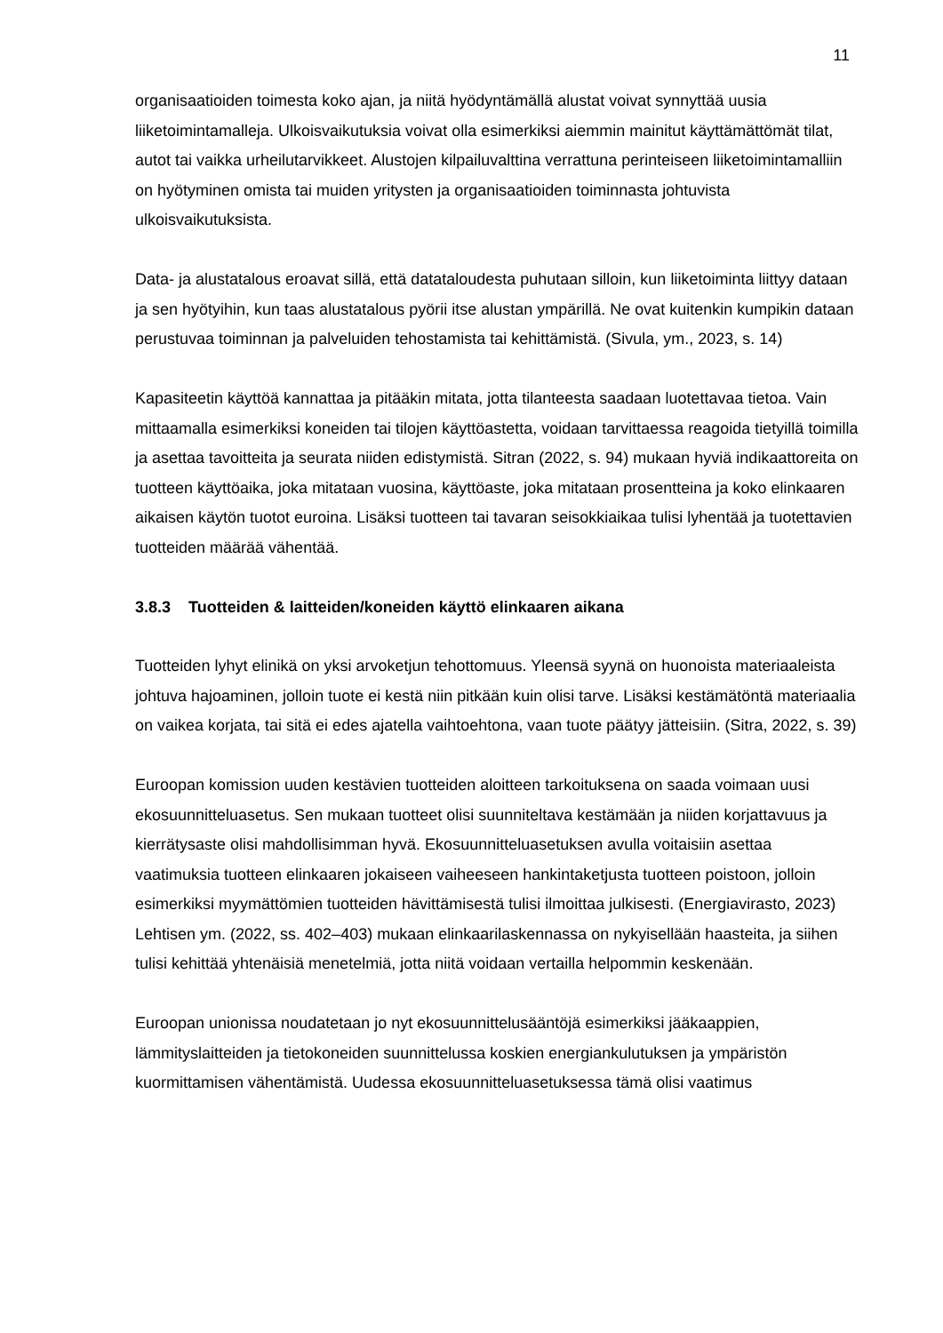11
organisaatioiden toimesta koko ajan, ja niitä hyödyntämällä alustat voivat synnyttää uusia liiketoimintamalleja. Ulkoisvaikutuksia voivat olla esimerkiksi aiemmin mainitut käyttämättömät tilat, autot tai vaikka urheilutarvikkeet. Alustojen kilpailuvalttina verrattuna perinteiseen liiketoimintamalliin on hyötyminen omista tai muiden yritysten ja organisaatioiden toiminnasta johtuvista ulkoisvaikutuksista.
Data- ja alustatalous eroavat sillä, että datataloudesta puhutaan silloin, kun liiketoiminta liittyy dataan ja sen hyötyihin, kun taas alustatalous pyörii itse alustan ympärillä. Ne ovat kuitenkin kumpikin dataan perustuvaa toiminnan ja palveluiden tehostamista tai kehittämistä. (Sivula, ym., 2023, s. 14)
Kapasiteetin käyttöä kannattaa ja pitääkin mitata, jotta tilanteesta saadaan luotettavaa tietoa. Vain mittaamalla esimerkiksi koneiden tai tilojen käyttöastetta, voidaan tarvittaessa reagoida tietyillä toimilla ja asettaa tavoitteita ja seurata niiden edistymistä. Sitran (2022, s. 94) mukaan hyviä indikaattoreita on tuotteen käyttöaika, joka mitataan vuosina, käyttöaste, joka mitataan prosentteina ja koko elinkaaren aikaisen käytön tuotot euroina. Lisäksi tuotteen tai tavaran seisokkiaikaa tulisi lyhentää ja tuotettavien tuotteiden määrää vähentää.
3.8.3 Tuotteiden & laitteiden/koneiden käyttö elinkaaren aikana
Tuotteiden lyhyt elinikä on yksi arvoketjun tehottomuus. Yleensä syynä on huonoista materiaaleista johtuva hajoaminen, jolloin tuote ei kestä niin pitkään kuin olisi tarve. Lisäksi kestämätöntä materiaalia on vaikea korjata, tai sitä ei edes ajatella vaihtoehtona, vaan tuote päätyy jätteisiin. (Sitra, 2022, s. 39)
Euroopan komission uuden kestävien tuotteiden aloitteen tarkoituksena on saada voimaan uusi ekosuunnitteluasetus. Sen mukaan tuotteet olisi suunniteltava kestämään ja niiden korjattavuus ja kierrätysaste olisi mahdollisimman hyvä. Ekosuunnitteluasetuksen avulla voitaisiin asettaa vaatimuksia tuotteen elinkaaren jokaiseen vaiheeseen hankintaketjusta tuotteen poistoon, jolloin esimerkiksi myymättömien tuotteiden hävittämisestä tulisi ilmoittaa julkisesti. (Energiavirasto, 2023) Lehtisen ym. (2022, ss. 402–403) mukaan elinkaarilaskennassa on nykyisellään haasteita, ja siihen tulisi kehittää yhtenäisiä menetelmiä, jotta niitä voidaan vertailla helpommin keskenään.
Euroopan unionissa noudatetaan jo nyt ekosuunnittelusääntöjä esimerkiksi jääkaappien, lämmityslaitteiden ja tietokoneiden suunnittelussa koskien energiankulutuksen ja ympäristön kuormittamisen vähentämistä. Uudessa ekosuunnitteluasetuksessa tämä olisi vaatimus